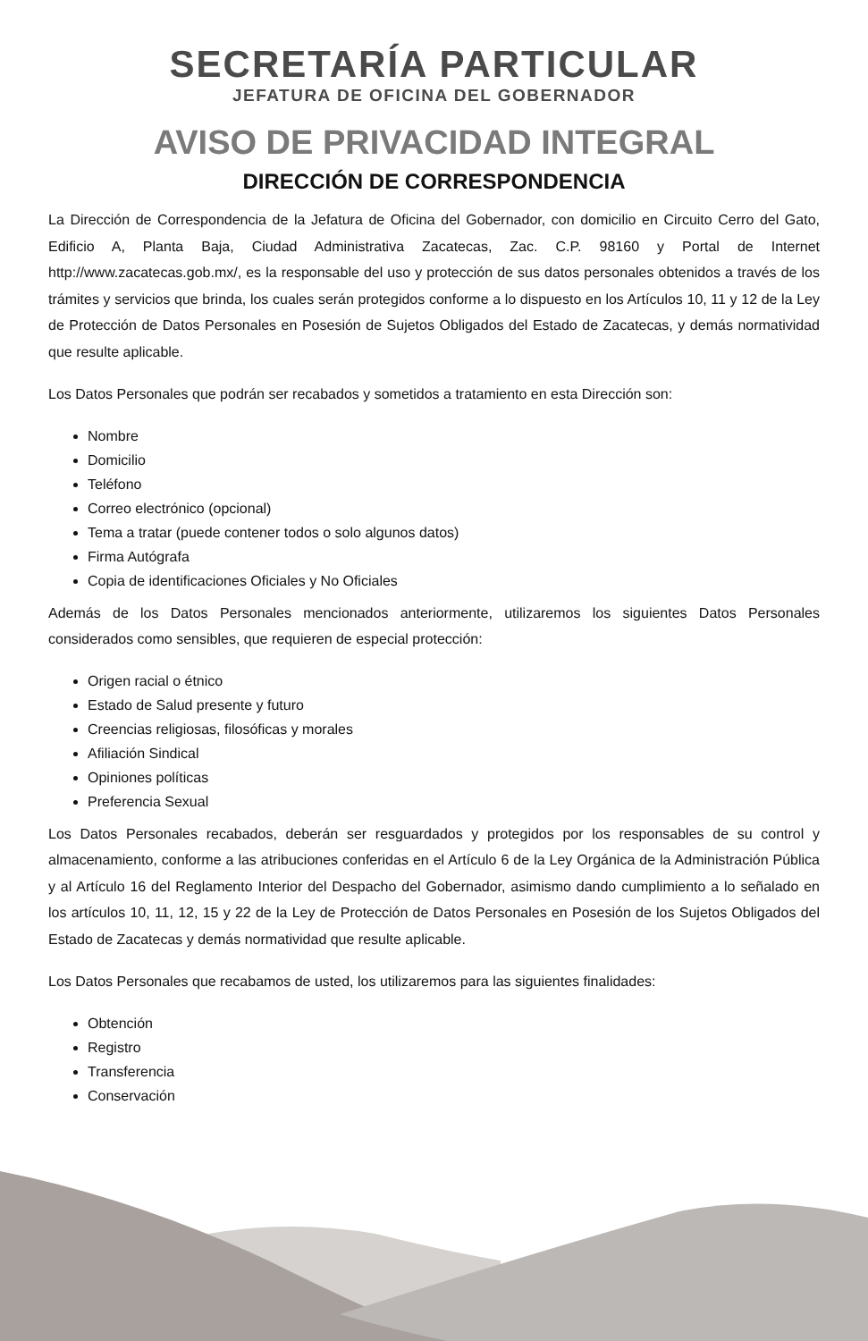SECRETARÍA PARTICULAR
JEFATURA DE OFICINA DEL GOBERNADOR
AVISO DE PRIVACIDAD INTEGRAL
DIRECCIÓN DE CORRESPONDENCIA
La Dirección de Correspondencia de la Jefatura de Oficina del Gobernador, con domicilio en Circuito Cerro del Gato, Edificio A, Planta Baja, Ciudad Administrativa Zacatecas, Zac. C.P. 98160 y Portal de Internet http://www.zacatecas.gob.mx/, es la responsable del uso y protección de sus datos personales obtenidos a través de los trámites y servicios que brinda, los cuales serán protegidos conforme a lo dispuesto en los Artículos 10, 11 y 12 de la Ley de Protección de Datos Personales en Posesión de Sujetos Obligados del Estado de Zacatecas, y demás normatividad que resulte aplicable.
Los Datos Personales que podrán ser recabados y sometidos a tratamiento en esta Dirección son:
Nombre
Domicilio
Teléfono
Correo electrónico (opcional)
Tema a tratar (puede contener todos o solo algunos datos)
Firma Autógrafa
Copia de identificaciones Oficiales y No Oficiales
Además de los Datos Personales mencionados anteriormente, utilizaremos los siguientes Datos Personales considerados como sensibles, que requieren de especial protección:
Origen racial o étnico
Estado de Salud presente y futuro
Creencias religiosas, filosóficas y morales
Afiliación Sindical
Opiniones políticas
Preferencia Sexual
Los Datos Personales recabados, deberán ser resguardados y protegidos por los responsables de su control y almacenamiento, conforme a las atribuciones conferidas en el Artículo 6 de la Ley Orgánica de la Administración Pública y al Artículo 16 del Reglamento Interior del Despacho del Gobernador, asimismo dando cumplimiento a lo señalado en los artículos 10, 11, 12, 15 y 22 de la Ley de Protección de Datos Personales en Posesión de los Sujetos Obligados del Estado de Zacatecas y demás normatividad que resulte aplicable.
Los Datos Personales que recabamos de usted, los utilizaremos para las siguientes finalidades:
Obtención
Registro
Transferencia
Conservación